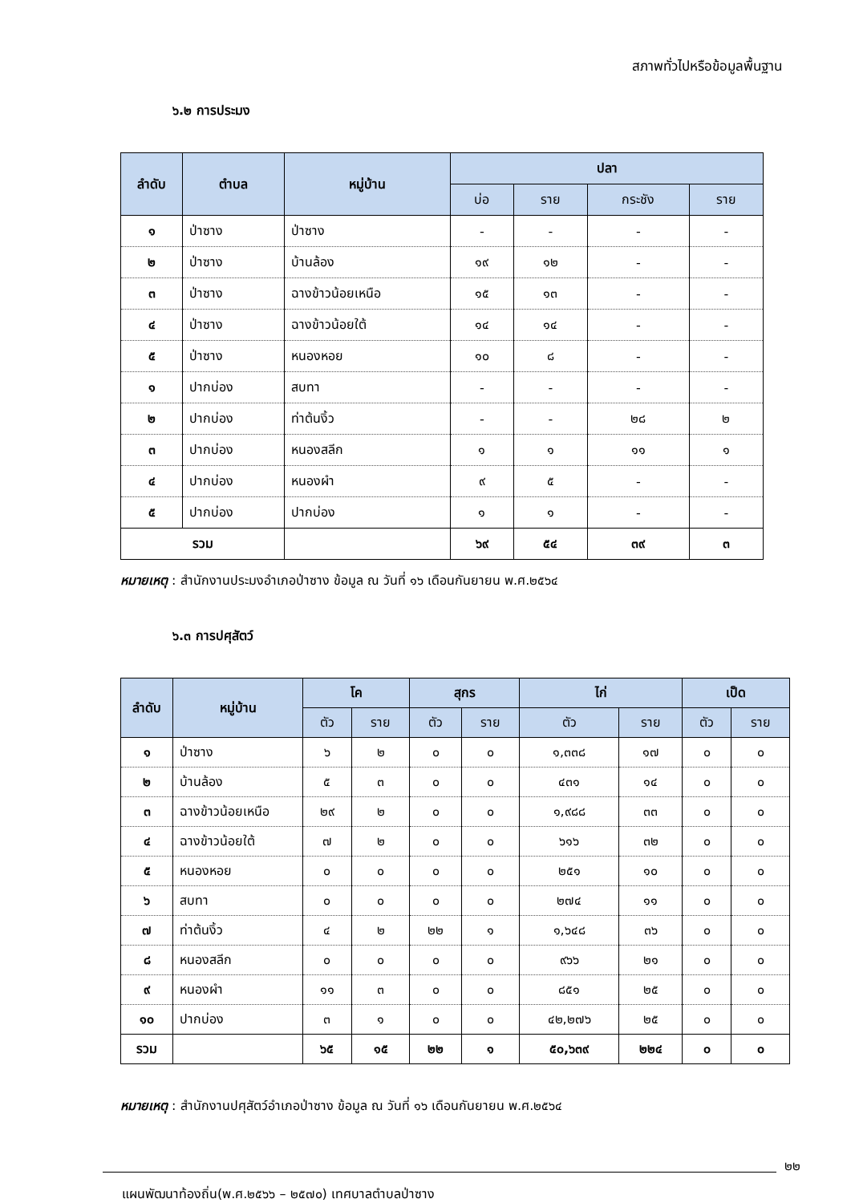สภาพทั่วไปหรือข้อมูลพื้นฐาน
๖.๒ การประมง
| ลำดับ | ตำบล | หมู่บ้าน | ปลา | | | |
| --- | --- | --- | --- | --- | --- | --- |
| | | | บ่อ | ราย | กระชัง | ราย |
| ๑ | ป่าซาง | ป่าซาง | - | - | - | - |
| ๒ | ป่าซาง | บ้านล้อง | ๑๙ | ๑๒ | - | - |
| ๓ | ป่าซาง | ฉางข้าวน้อยเหนือ | ๑๕ | ๑๓ | - | - |
| ๔ | ป่าซาง | ฉางข้าวน้อยใต้ | ๑๔ | ๑๔ | - | - |
| ๕ | ป่าซาง | หนองหอย | ๑๐ | ๘ | - | - |
| ๑ | ปากบ่อง | สบทา | - | - | - | - |
| ๒ | ปากบ่อง | ท่าต้นงิ้ว | - | - | ๒๘ | ๒ |
| ๓ | ปากบ่อง | หนองสลีก | ๑ | ๑ | ๑๑ | ๑ |
| ๔ | ปากบ่อง | หนองผำ | ๙ | ๕ | - | - |
| ๕ | ปากบ่อง | ปากบ่อง | ๑ | ๑ | - | - |
| รวม | | | ๖๙ | ๕๔ | ๓๙ | ๓ |
หมายเหตุ : สำนักงานประมงอำเภอป่าซาง ข้อมูล ณ วันที่ ๑๖ เดือนกันยายน พ.ศ.๒๕๖๔
๖.๓ การปศุสัตว์
| ลำดับ | หมู่บ้าน | โค | | สุกร | | ไก่ | | เป็ด | |
| --- | --- | --- | --- | --- | --- | --- | --- | --- | --- |
| | | ตัว | ราย | ตัว | ราย | ตัว | ราย | ตัว | ราย |
| ๑ | ป่าซาง | ๖ | ๒ | ๐ | ๐ | ๑,๓๓๘ | ๑๗ | ๐ | ๐ |
| ๒ | บ้านล้อง | ๕ | ๓ | ๐ | ๐ | ๔๓๑ | ๑๔ | ๐ | ๐ |
| ๓ | ฉางข้าวน้อยเหนือ | ๒๙ | ๒ | ๐ | ๐ | ๑,๙๘๘ | ๓๓ | ๐ | ๐ |
| ๔ | ฉางข้าวน้อยใต้ | ๗ | ๒ | ๐ | ๐ | ๖๑๖ | ๓๒ | ๐ | ๐ |
| ๕ | หนองหอย | ๐ | ๐ | ๐ | ๐ | ๒๕๑ | ๑๐ | ๐ | ๐ |
| ๖ | สบทา | ๐ | ๐ | ๐ | ๐ | ๒๗๔ | ๑๑ | ๐ | ๐ |
| ๗ | ท่าต้นงิ้ว | ๔ | ๒ | ๒๒ | ๑ | ๑,๖๔๘ | ๓๖ | ๐ | ๐ |
| ๘ | หนองสลีก | ๐ | ๐ | ๐ | ๐ | ๙๖๖ | ๒๑ | ๐ | ๐ |
| ๙ | หนองผำ | ๑๑ | ๓ | ๐ | ๐ | ๘๕๑ | ๒๕ | ๐ | ๐ |
| ๑๐ | ปากบ่อง | ๓ | ๑ | ๐ | ๐ | ๔๒,๒๗๖ | ๒๕ | ๐ | ๐ |
| รวม | | ๖๕ | ๑๕ | ๒๒ | ๑ | ๕๐,๖๓๙ | ๒๒๔ | ๐ | ๐ |
หมายเหตุ : สำนักงานปศุสัตว์อำเภอป่าซาง ข้อมูล ณ วันที่ ๑๖ เดือนกันยายน พ.ศ.๒๕๖๔
๒๒
แผนพัฒนาท้องถิ่น(พ.ศ.๒๕๖๖ – ๒๕๗๐) เทศบาลตำบลป่าซาง